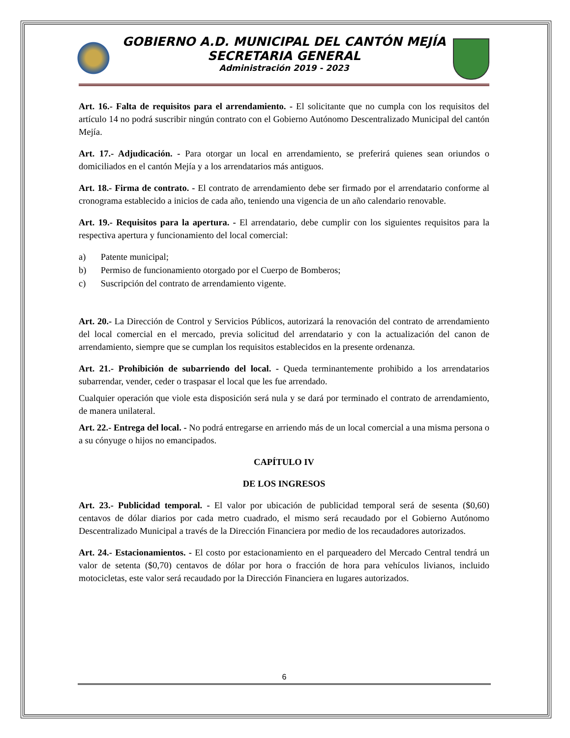GOBIERNO A.D. MUNICIPAL DEL CANTÓN MEJÍA
SECRETARIA GENERAL
Administración 2019 - 2023
Art. 16.- Falta de requisitos para el arrendamiento. - El solicitante que no cumpla con los requisitos del artículo 14 no podrá suscribir ningún contrato con el Gobierno Autónomo Descentralizado Municipal del cantón Mejía.
Art. 17.- Adjudicación. - Para otorgar un local en arrendamiento, se preferirá quienes sean oriundos o domiciliados en el cantón Mejía y a los arrendatarios más antiguos.
Art. 18.- Firma de contrato. - El contrato de arrendamiento debe ser firmado por el arrendatario conforme al cronograma establecido a inicios de cada año, teniendo una vigencia de un año calendario renovable.
Art. 19.- Requisitos para la apertura. - El arrendatario, debe cumplir con los siguientes requisitos para la respectiva apertura y funcionamiento del local comercial:
a) Patente municipal;
b) Permiso de funcionamiento otorgado por el Cuerpo de Bomberos;
c) Suscripción del contrato de arrendamiento vigente.
Art. 20.- La Dirección de Control y Servicios Públicos, autorizará la renovación del contrato de arrendamiento del local comercial en el mercado, previa solicitud del arrendatario y con la actualización del canon de arrendamiento, siempre que se cumplan los requisitos establecidos en la presente ordenanza.
Art. 21.- Prohibición de subarriendo del local. - Queda terminantemente prohibido a los arrendatarios subarrendar, vender, ceder o traspasar el local que les fue arrendado.
Cualquier operación que viole esta disposición será nula y se dará por terminado el contrato de arrendamiento, de manera unilateral.
Art. 22.- Entrega del local. - No podrá entregarse en arriendo más de un local comercial a una misma persona o a su cónyuge o hijos no emancipados.
CAPÍTULO IV
DE LOS INGRESOS
Art. 23.- Publicidad temporal. - El valor por ubicación de publicidad temporal será de sesenta ($0,60) centavos de dólar diarios por cada metro cuadrado, el mismo será recaudado por el Gobierno Autónomo Descentralizado Municipal a través de la Dirección Financiera por medio de los recaudadores autorizados.
Art. 24.- Estacionamientos. - El costo por estacionamiento en el parqueadero del Mercado Central tendrá un valor de setenta ($0,70) centavos de dólar por hora o fracción de hora para vehículos livianos, incluido motocicletas, este valor será recaudado por la Dirección Financiera en lugares autorizados.
6